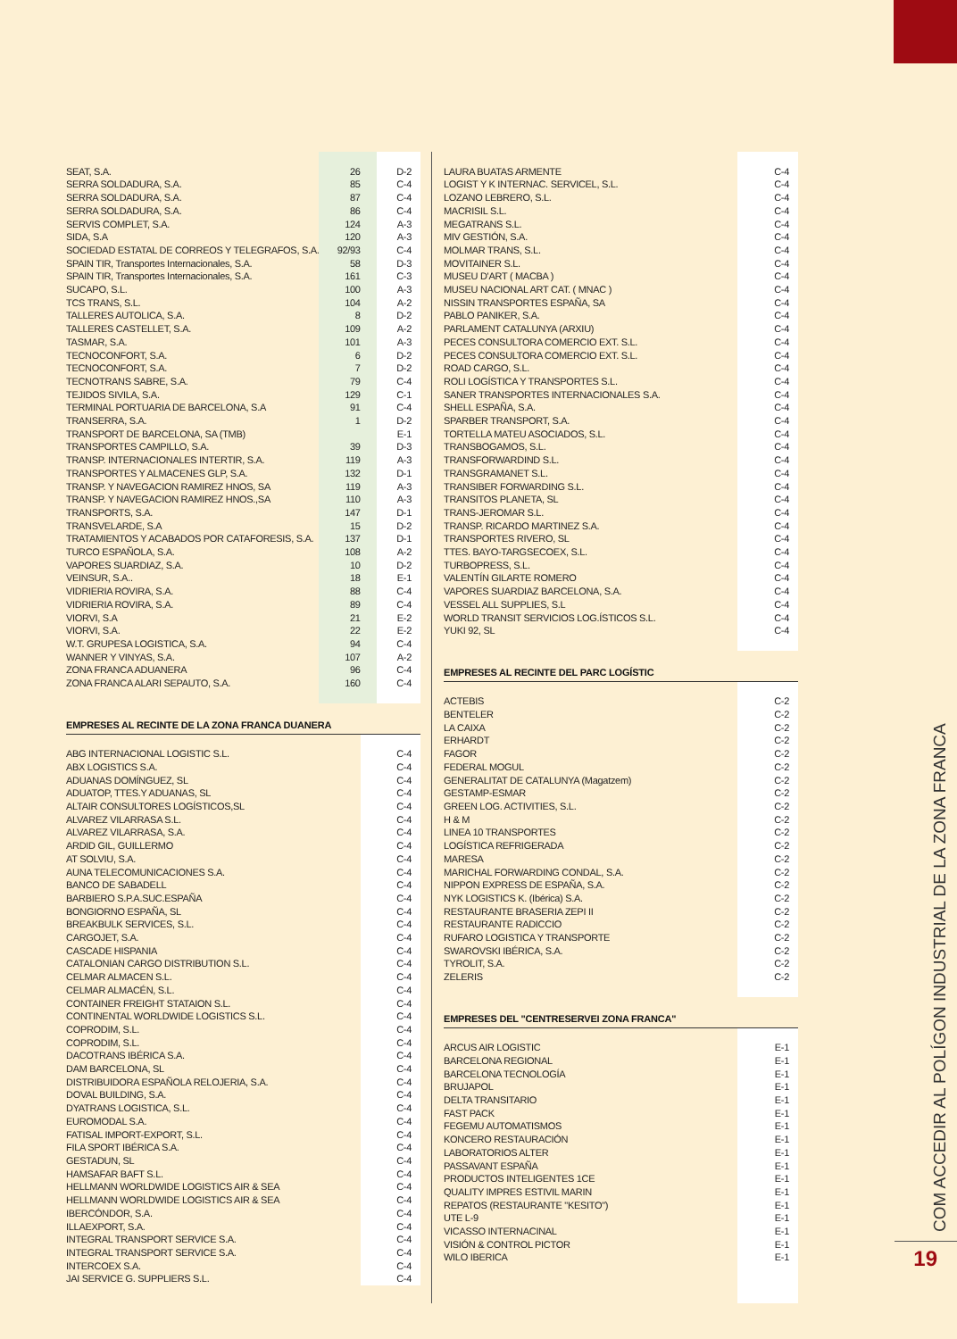| SEAT, S.A. | 26 | D-2 |
| SERRA SOLDADURA, S.A. | 85 | C-4 |
| SERRA SOLDADURA, S.A. | 87 | C-4 |
| SERRA SOLDADURA, S.A. | 86 | C-4 |
| SERVIS COMPLET, S.A. | 124 | A-3 |
| SIDA, S.A | 120 | A-3 |
| SOCIEDAD ESTATAL DE CORREOS Y TELEGRAFOS, S.A. | 92/93 | C-4 |
| SPAIN TIR, Transportes Internacionales, S.A. | 58 | D-3 |
| SPAIN TIR, Transportes Internacionales, S.A. | 161 | C-3 |
| SUCAPO, S.L. | 100 | A-3 |
| TCS TRANS, S.L. | 104 | A-2 |
| TALLERES AUTOLICA, S.A. | 8 | D-2 |
| TALLERES CASTELLET, S.A. | 109 | A-2 |
| TASMAR, S.A. | 101 | A-3 |
| TECNOCONFORT, S.A. | 6 | D-2 |
| TECNOCONFORT, S.A. | 7 | D-2 |
| TECNOTRANS SABRE, S.A. | 79 | C-4 |
| TEJIDOS SIVILA, S.A. | 129 | C-1 |
| TERMINAL PORTUARIA DE BARCELONA, S.A | 91 | C-4 |
| TRANSERRA, S.A. | 1 | D-2 |
| TRANSPORT DE BARCELONA, SA (TMB) | | E-1 |
| TRANSPORTES CAMPILLO, S.A. | 39 | D-3 |
| TRANSP. INTERNACIONALES INTERTIR, S.A. | 119 | A-3 |
| TRANSPORTES Y ALMACENES GLP, S.A. | 132 | D-1 |
| TRANSP. Y NAVEGACION RAMIREZ HNOS, SA | 119 | A-3 |
| TRANSP. Y NAVEGACION RAMIREZ HNOS.,SA | 110 | A-3 |
| TRANSPORTS, S.A. | 147 | D-1 |
| TRANSVELARDE, S.A | 15 | D-2 |
| TRATAMIENTOS Y ACABADOS POR CATAFORESIS, S.A. | 137 | D-1 |
| TURCO ESPAÑOLA, S.A. | 108 | A-2 |
| VAPORES SUARDIAZ, S.A. | 10 | D-2 |
| VEINSUR, S.A.. | 18 | E-1 |
| VIDRIERIA ROVIRA, S.A. | 88 | C-4 |
| VIDRIERIA ROVIRA, S.A. | 89 | C-4 |
| VIORVI, S.A | 21 | E-2 |
| VIORVI, S.A. | 22 | E-2 |
| W.T. GRUPESA LOGISTICA, S.A. | 94 | C-4 |
| WANNER Y VINYAS, S.A. | 107 | A-2 |
| ZONA FRANCA ADUANERA | 96 | C-4 |
| ZONA FRANCA ALARI SEPAUTO, S.A. | 160 | C-4 |
EMPRESES AL RECINTE DE LA ZONA FRANCA DUANERA
| ABG INTERNACIONAL LOGISTIC S.L. | | C-4 |
| ABX LOGISTICS S.A. | | C-4 |
| ADUANAS DOMÍNGUEZ, SL | | C-4 |
| ADUATOP, TTES.Y ADUANAS, SL | | C-4 |
| ALTAIR CONSULTORES LOGÍSTICOS,SL | | C-4 |
| ALVAREZ VILARRASA S.L. | | C-4 |
| ALVAREZ VILARRASA, S.A. | | C-4 |
| ARDID GIL, GUILLERMO | | C-4 |
| AT SOLVIU, S.A. | | C-4 |
| AUNA TELECOMUNICACIONES S.A. | | C-4 |
| BANCO DE SABADELL | | C-4 |
| BARBIERO S.P.A.SUC.ESPAÑA | | C-4 |
| BONGIORNO ESPAÑA, SL | | C-4 |
| BREAKBULK SERVICES, S.L. | | C-4 |
| CARGOJET, S.A. | | C-4 |
| CASCADE HISPANIA | | C-4 |
| CATALONIAN CARGO DISTRIBUTION S.L. | | C-4 |
| CELMAR ALMACEN S.L. | | C-4 |
| CELMAR ALMACÉN, S.L. | | C-4 |
| CONTAINER FREIGHT STATAION S.L. | | C-4 |
| CONTINENTAL WORLDWIDE LOGISTICS S.L. | | C-4 |
| COPRODIM, S.L. | | C-4 |
| COPRODIM, S.L. | | C-4 |
| DACOTRANS IBÉRICA S.A. | | C-4 |
| DAM BARCELONA, SL | | C-4 |
| DISTRIBUIDORA ESPAÑOLA RELOJERIA, S.A. | | C-4 |
| DOVAL BUILDING, S.A. | | C-4 |
| DYATRANS LOGISTICA, S.L. | | C-4 |
| EUROMODAL S.A. | | C-4 |
| FATISAL IMPORT-EXPORT, S.L. | | C-4 |
| FILA SPORT IBÉRICA S.A. | | C-4 |
| GESTADUN, SL | | C-4 |
| HAMSAFAR BAFT S.L. | | C-4 |
| HELLMANN WORLDWIDE LOGISTICS AIR & SEA | | C-4 |
| HELLMANN WORLDWIDE LOGISTICS AIR & SEA | | C-4 |
| IBERCÓNDOR, S.A. | | C-4 |
| ILLAEXPORT, S.A. | | C-4 |
| INTEGRAL TRANSPORT SERVICE S.A. | | C-4 |
| INTEGRAL TRANSPORT SERVICE S.A. | | C-4 |
| INTERCOEX S.A. | | C-4 |
| JAI SERVICE G. SUPPLIERS S.L. | | C-4 |
| LAURA BUATAS ARMENTE | C-4 |
| LOGIST Y K INTERNAC. SERVICEL, S.L. | C-4 |
| LOZANO LEBRERO, S.L. | C-4 |
| MACRISIL S.L. | C-4 |
| MEGATRANS S.L. | C-4 |
| MIV GESTIÓN, S.A. | C-4 |
| MOLMAR TRANS, S.L. | C-4 |
| MOVITAINER S.L. | C-4 |
| MUSEU D'ART ( MACBA ) | C-4 |
| MUSEU NACIONAL ART CAT. ( MNAC ) | C-4 |
| NISSIN TRANSPORTES ESPAÑA, SA | C-4 |
| PABLO PANIKER, S.A. | C-4 |
| PARLAMENT CATALUNYA (ARXIU) | C-4 |
| PECES CONSULTORA COMERCIO EXT. S.L. | C-4 |
| PECES CONSULTORA COMERCIO EXT. S.L. | C-4 |
| ROAD CARGO, S.L. | C-4 |
| ROLI LOGÍSTICA Y TRANSPORTES S.L. | C-4 |
| SANER TRANSPORTES INTERNACIONALES S.A. | C-4 |
| SHELL ESPAÑA, S.A. | C-4 |
| SPARBER TRANSPORT, S.A. | C-4 |
| TORTELLA MATEU ASOCIADOS, S.L. | C-4 |
| TRANSBOGAMOS, S.L. | C-4 |
| TRANSFORWARDIND S.L. | C-4 |
| TRANSGRAMANET S.L. | C-4 |
| TRANSIBER FORWARDING S.L. | C-4 |
| TRANSITOS PLANETA, SL | C-4 |
| TRANS-JEROMAR S.L. | C-4 |
| TRANSP. RICARDO MARTINEZ S.A. | C-4 |
| TRANSPORTES RIVERO, SL | C-4 |
| TTES. BAYO-TARGSECOEX, S.L. | C-4 |
| TURBOPRESS, S.L. | C-4 |
| VALENTÍN GILARTE ROMERO | C-4 |
| VAPORES SUARDIAZ BARCELONA, S.A. | C-4 |
| VESSEL ALL SUPPLIES, S.L | C-4 |
| WORLD TRANSIT SERVICIOS LOG.ÍSTICOS S.L. | C-4 |
| YUKI 92, SL | C-4 |
EMPRESES AL RECINTE DEL PARC LOGÍSTIC
| ACTEBIS | C-2 |
| BENTELER | C-2 |
| LA CAIXA | C-2 |
| ERHARDT | C-2 |
| FAGOR | C-2 |
| FEDERAL MOGUL | C-2 |
| GENERALITAT DE CATALUNYA (Magatzem) | C-2 |
| GESTAMP-ESMAR | C-2 |
| GREEN LOG. ACTIVITIES, S.L. | C-2 |
| H & M | C-2 |
| LINEA 10 TRANSPORTES | C-2 |
| LOGÍSTICA REFRIGERADA | C-2 |
| MARESA | C-2 |
| MARICHAL FORWARDING CONDAL, S.A. | C-2 |
| NIPPON EXPRESS DE ESPAÑA, S.A. | C-2 |
| NYK LOGISTICS K. (Ibérica) S.A. | C-2 |
| RESTAURANTE BRASERIA ZEPI II | C-2 |
| RESTAURANTE RADICCIO | C-2 |
| RUFARO LOGISTICA Y TRANSPORTE | C-2 |
| SWAROVSKI IBÉRICA, S.A. | C-2 |
| TYROLIT, S.A. | C-2 |
| ZELERIS | C-2 |
EMPRESES DEL "CENTRESERVEI ZONA FRANCA"
| ARCUS AIR LOGISTIC | E-1 |
| BARCELONA REGIONAL | E-1 |
| BARCELONA TECNOLOGÍA | E-1 |
| BRUJAPOL | E-1 |
| DELTA TRANSITARIO | E-1 |
| FAST PACK | E-1 |
| FEGEMU AUTOMATISMOS | E-1 |
| KONCERO RESTAURACIÓN | E-1 |
| LABORATORIOS ALTER | E-1 |
| PASSAVANT ESPAÑA | E-1 |
| PRODUCTOS INTELIGENTES 1CE | E-1 |
| QUALITY IMPRES ESTIVIL MARIN | E-1 |
| REPATOS (RESTAURANTE "KESITO") | E-1 |
| UTE L-9 | E-1 |
| VICASSO INTERNACINAL | E-1 |
| VISIÓN & CONTROL PICTOR | E-1 |
| WILO IBERICA | E-1 |
COM ACCEDIR AL POLÍGON INDUSTRIAL DE LA ZONA FRANCA
19